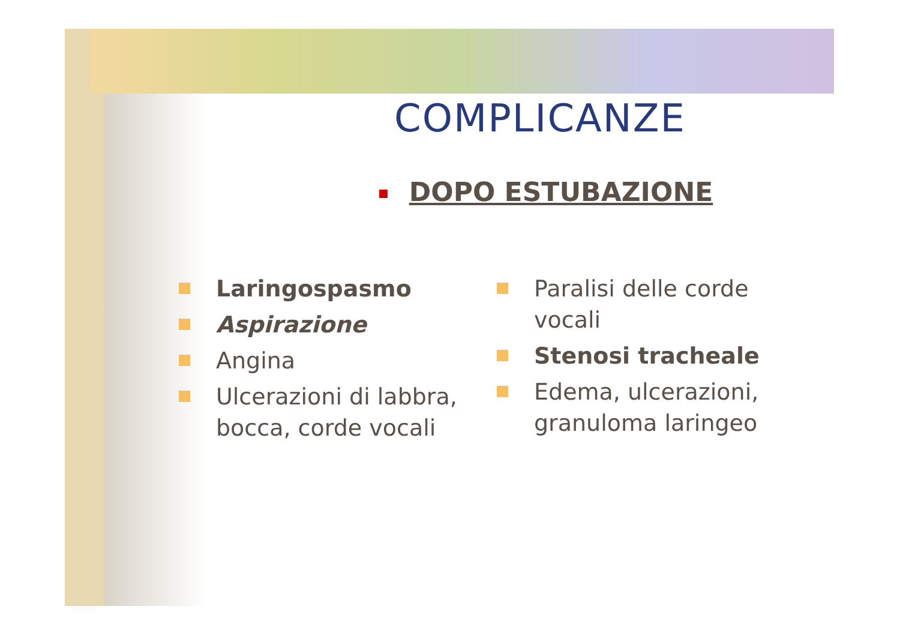COMPLICANZE
DOPO ESTUBAZIONE
Laringospasmo
Aspirazione
Angina
Ulcerazioni di labbra, bocca, corde vocali
Paralisi delle corde vocali
Stenosi tracheale
Edema, ulcerazioni, granuloma laringeo